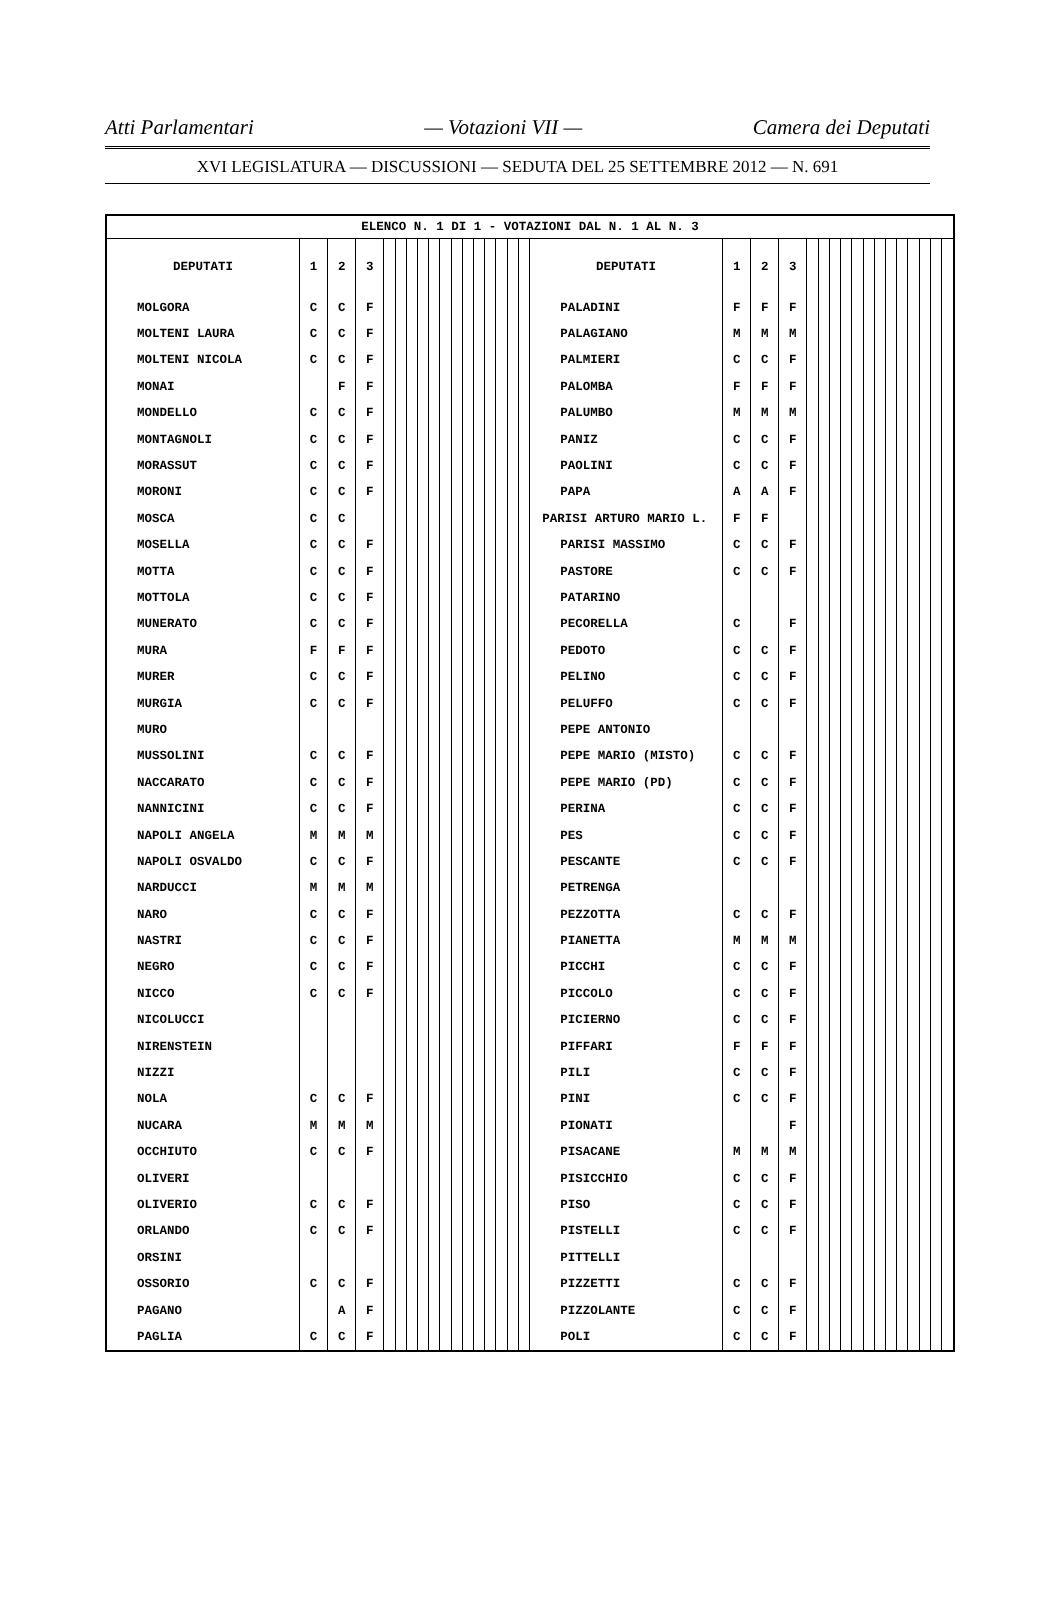Atti Parlamentari — Votazioni VII — Camera dei Deputati
XVI LEGISLATURA — DISCUSSIONI — SEDUTA DEL 25 SETTEMBRE 2012 — N. 691
| ELENCO N. 1 DI 1 - VOTAZIONI DAL N. 1 AL N. 3 | | | | | | | | | | | | | | | | | | | | | | | | | | | | | | | | | |
| --- | --- | --- | --- | --- | --- | --- | --- | --- | --- | --- | --- | --- | --- | --- | --- | --- | --- | --- | --- | --- | --- | --- | --- | --- | --- | --- | --- | --- | --- | --- | --- | --- | --- |
| DEPUTATI | 1 | 2 | 3 | | | | | | | | | | | | | | DEPUTATI | 1 | 2 | 3 | | | | | | | | | | | | | |
| MOLGORA | C | C | F | | | | | | | | | | | | | | PALADINI | F | F | F | | | | | | | | | | | | | |
| MOLTENI LAURA | C | C | F | | | | | | | | | | | | | | PALAGIANO | M | M | M | | | | | | | | | | | | | |
| MOLTENI NICOLA | C | C | F | | | | | | | | | | | | | | PALMIERI | C | C | F | | | | | | | | | | | | | |
| MONAI | | F | F | | | | | | | | | | | | | | PALOMBA | F | F | F | | | | | | | | | | | | | |
| MONDELLO | C | C | F | | | | | | | | | | | | | | PALUMBO | M | M | M | | | | | | | | | | | | | |
| MONTAGNOLI | C | C | F | | | | | | | | | | | | | | PANIZ | C | C | F | | | | | | | | | | | | | |
| MORASSUT | C | C | F | | | | | | | | | | | | | | PAOLINI | C | C | F | | | | | | | | | | | | | |
| MORONI | C | C | F | | | | | | | | | | | | | | PAPA | A | A | F | | | | | | | | | | | | | |
| MOSCA | C | C | | | | | | | | | | | | | | | PARISI ARTURO MARIO L. | F | F | | | | | | | | | | | | | | |
| MOSELLA | C | C | F | | | | | | | | | | | | | | PARISI MASSIMO | C | C | F | | | | | | | | | | | | | |
| MOTTA | C | C | F | | | | | | | | | | | | | | PASTORE | C | C | F | | | | | | | | | | | | | |
| MOTTOLA | C | C | F | | | | | | | | | | | | | | PATARINO | | | | | | | | | | | | | | | | |
| MUNERATO | C | C | F | | | | | | | | | | | | | | PECORELLA | C | | F | | | | | | | | | | | | | |
| MURA | F | F | F | | | | | | | | | | | | | | PEDOTO | C | C | F | | | | | | | | | | | | | |
| MURER | C | C | F | | | | | | | | | | | | | | PELINO | C | C | F | | | | | | | | | | | | | |
| MURGIA | C | C | F | | | | | | | | | | | | | | PELUFFO | C | C | F | | | | | | | | | | | | | |
| MURO | | | | | | | | | | | | | | | | | PEPE ANTONIO | | | | | | | | | | | | | | | | |
| MUSSOLINI | C | C | F | | | | | | | | | | | | | | PEPE MARIO (MISTO) | C | C | F | | | | | | | | | | | | | |
| NACCARATO | C | C | F | | | | | | | | | | | | | | PEPE MARIO (PD) | C | C | F | | | | | | | | | | | | | |
| NANNICINI | C | C | F | | | | | | | | | | | | | | PERINA | C | C | F | | | | | | | | | | | | | |
| NAPOLI ANGELA | M | M | M | | | | | | | | | | | | | | PES | C | C | F | | | | | | | | | | | | | |
| NAPOLI OSVALDO | C | C | F | | | | | | | | | | | | | | PESCANTE | C | C | F | | | | | | | | | | | | | |
| NARDUCCI | M | M | M | | | | | | | | | | | | | | PETRENGA | | | | | | | | | | | | | | | | |
| NARO | C | C | F | | | | | | | | | | | | | | PEZZOTTA | C | C | F | | | | | | | | | | | | | |
| NASTRI | C | C | F | | | | | | | | | | | | | | PIANETTA | M | M | M | | | | | | | | | | | | | |
| NEGRO | C | C | F | | | | | | | | | | | | | | PICCHI | C | C | F | | | | | | | | | | | | | |
| NICCO | C | C | F | | | | | | | | | | | | | | PICCOLO | C | C | F | | | | | | | | | | | | | |
| NICOLUCCI | | | | | | | | | | | | | | | | | PICIERNO | C | C | F | | | | | | | | | | | | | |
| NIRENSTEIN | | | | | | | | | | | | | | | | | PIFFARI | F | F | F | | | | | | | | | | | | | |
| NIZZI | | | | | | | | | | | | | | | | | PILI | C | C | F | | | | | | | | | | | | | |
| NOLA | C | C | F | | | | | | | | | | | | | | PINI | C | C | F | | | | | | | | | | | | | |
| NUCARA | M | M | M | | | | | | | | | | | | | | PIONATI | | | F | | | | | | | | | | | | | |
| OCCHIUTO | C | C | F | | | | | | | | | | | | | | PISACANE | M | M | M | | | | | | | | | | | | | |
| OLIVERI | | | | | | | | | | | | | | | | | PISICCHIO | C | C | F | | | | | | | | | | | | | |
| OLIVERIO | C | C | F | | | | | | | | | | | | | | PISO | C | C | F | | | | | | | | | | | | | |
| ORLANDO | C | C | F | | | | | | | | | | | | | | PISTELLI | C | C | F | | | | | | | | | | | | | |
| ORSINI | | | | | | | | | | | | | | | | | PITTELLI | | | | | | | | | | | | | | | | |
| OSSORIO | C | C | F | | | | | | | | | | | | | | PIZZETTI | C | C | F | | | | | | | | | | | | | |
| PAGANO | | A | F | | | | | | | | | | | | | | PIZZOLANTE | C | C | F | | | | | | | | | | | | | |
| PAGLIA | C | C | F | | | | | | | | | | | | | | POLI | C | C | F | | | | | | | | | | | | | |